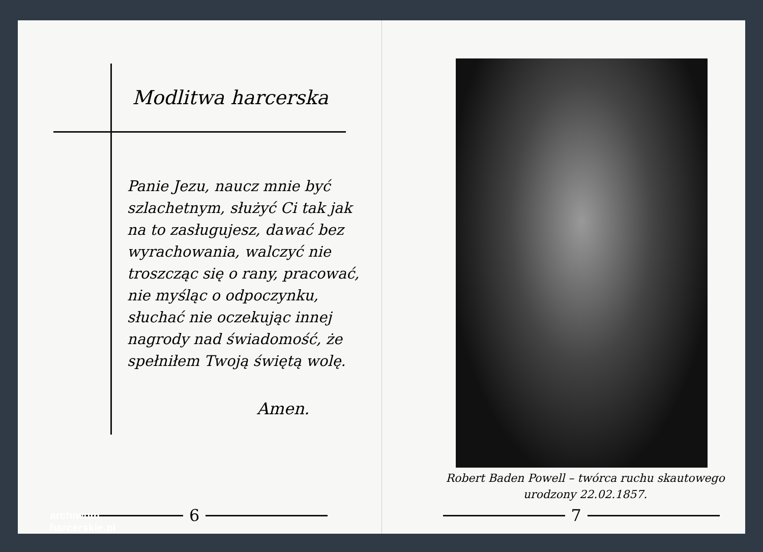Modlitwa harcerska
Panie Jezu, naucz mnie być szlachetnym, służyć Ci tak jak na to zasługujesz, dawać bez wyrachowania, walczyć nie troszcząc się o rany, pracować, nie myśląc o odpoczynku, słuchać nie oczekując innej nagrody nad świadomość, że spełniłem Twoją świętą wolę.
Amen.
6
Robert Baden Powell – twórca ruchu skautowego
urodzony 22.02.1857.
7
archiwum
harcerskie.pl